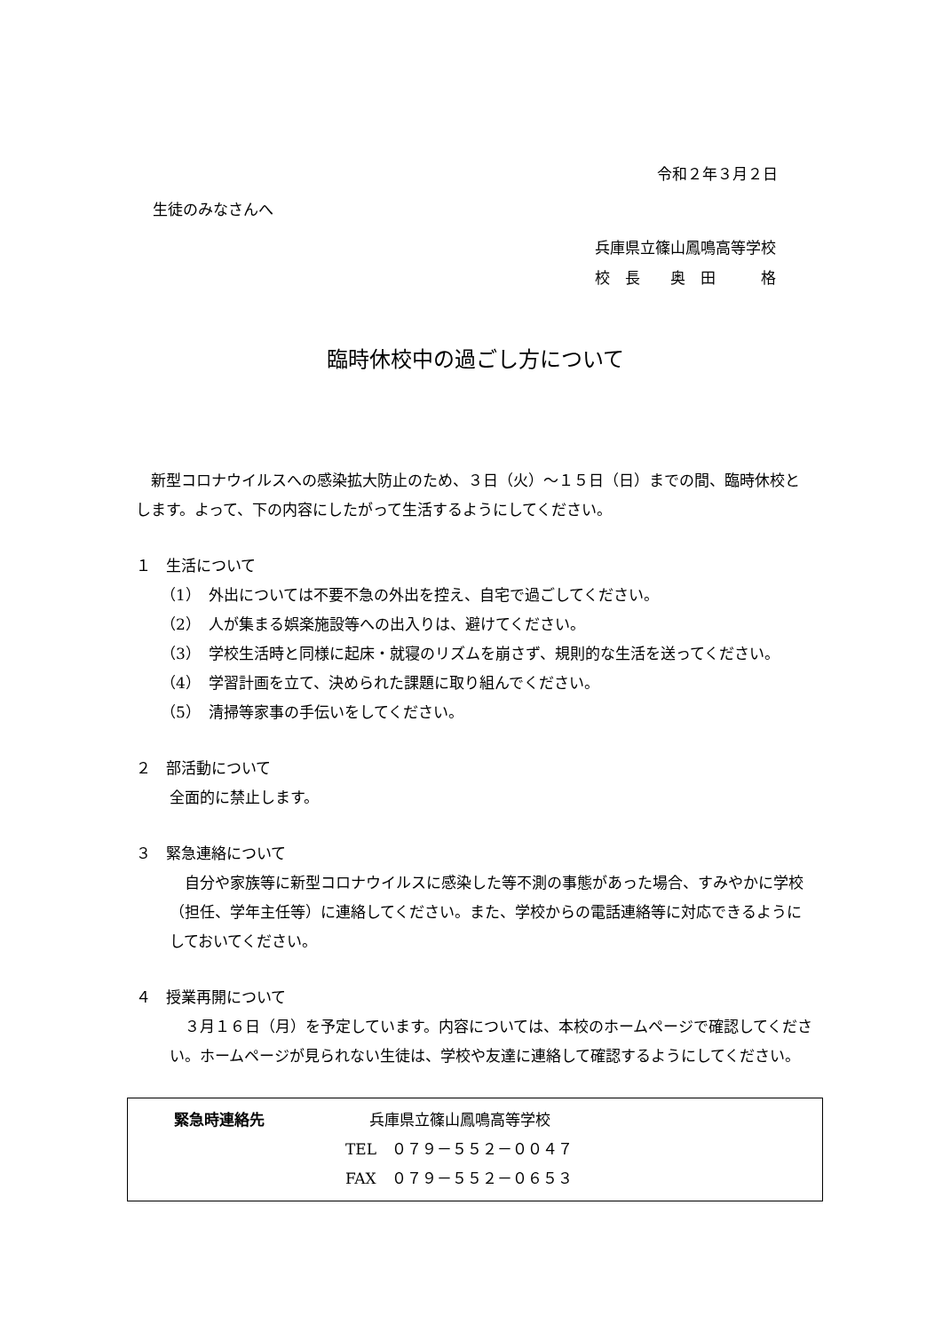令和２年３月２日
生徒のみなさんへ
兵庫県立篠山鳳鳴高等学校
校　長　　奥　田　　　格
臨時休校中の過ごし方について
　新型コロナウイルスへの感染拡大防止のため、３日（火）～１５日（日）までの間、臨時休校とします。よって、下の内容にしたがって生活するようにしてください。
１　生活について
（1）　外出については不要不急の外出を控え、自宅で過ごしてください。
（2）　人が集まる娯楽施設等への出入りは、避けてください。
（3）　学校生活時と同様に起床・就寝のリズムを崩さず、規則的な生活を送ってください。
（4）　学習計画を立て、決められた課題に取り組んでください。
（5）　清掃等家事の手伝いをしてください。
２　部活動について
全面的に禁止します。
３　緊急連絡について
　自分や家族等に新型コロナウイルスに感染した等不測の事態があった場合、すみやかに学校（担任、学年主任等）に連絡してください。また、学校からの電話連絡等に対応できるようにしておいてください。
４　授業再開について
　３月１６日（月）を予定しています。内容については、本校のホームページで確認してください。ホームページが見られない生徒は、学校や友達に連絡して確認するようにしてください。
緊急時連絡先 兵庫県立篠山鳳鳴高等学校
TEL　０７９－５５２－００４７
FAX　０７９－５５２－０６５３